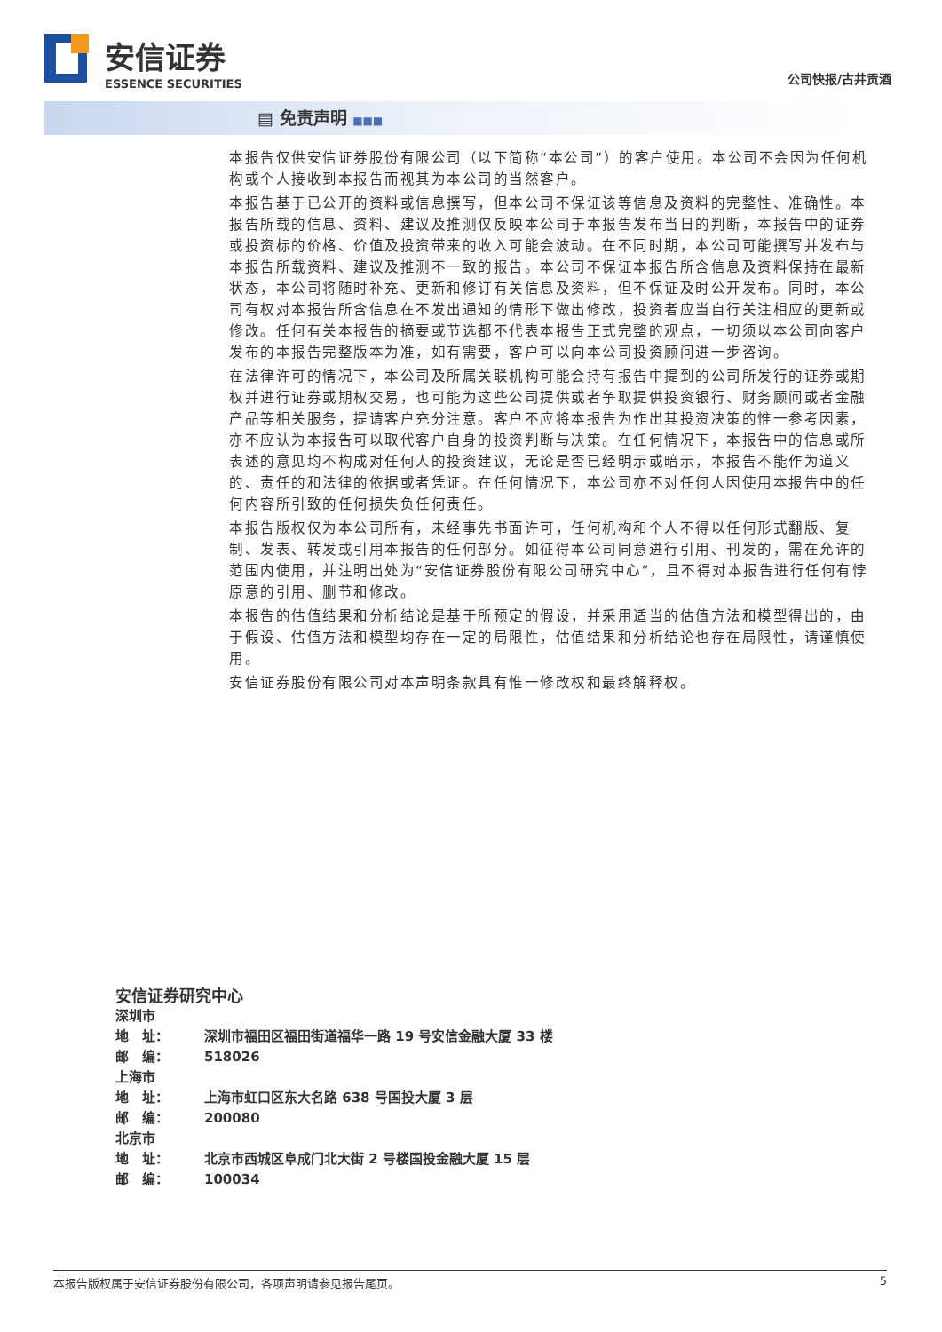安信证券
ESSENCE SECURITIES
公司快报/古井贡酒
▤ 免责声明 ■■■
本报告仅供安信证券股份有限公司（以下简称“本公司”）的客户使用。本公司不会因为任何机构或个人接收到本报告而视其为本公司的当然客户。
本报告基于已公开的资料或信息撰写，但本公司不保证该等信息及资料的完整性、准确性。本报告所载的信息、资料、建议及推测仅反映本公司于本报告发布当日的判断，本报告中的证券或投资标的价格、价值及投资带来的收入可能会波动。在不同时期，本公司可能撰写并发布与本报告所载资料、建议及推测不一致的报告。本公司不保证本报告所含信息及资料保持在最新状态，本公司将随时补充、更新和修订有关信息及资料，但不保证及时公开发布。同时，本公司有权对本报告所含信息在不发出通知的情形下做出修改，投资者应当自行关注相应的更新或修改。任何有关本报告的摘要或节选都不代表本报告正式完整的观点，一切须以本公司向客户发布的本报告完整版本为准，如有需要，客户可以向本公司投资顾问进一步咨询。
在法律许可的情况下，本公司及所属关联机构可能会持有报告中提到的公司所发行的证券或期权并进行证券或期权交易，也可能为这些公司提供或者争取提供投资银行、财务顾问或者金融产品等相关服务，提请客户充分注意。客户不应将本报告为作出其投资决策的惟一参考因素，亦不应认为本报告可以取代客户自身的投资判断与决策。在任何情况下，本报告中的信息或所表述的意见均不构成对任何人的投资建议，无论是否已经明示或暗示，本报告不能作为道义的、责任的和法律的依据或者凭证。在任何情况下，本公司亦不对任何人因使用本报告中的任何内容所引致的任何损失负任何责任。
本报告版权仅为本公司所有，未经事先书面许可，任何机构和个人不得以任何形式翻版、复制、发表、转发或引用本报告的任何部分。如征得本公司同意进行引用、刊发的，需在允许的范围内使用，并注明出处为“安信证券股份有限公司研究中心”，且不得对本报告进行任何有悖原意的引用、删节和修改。
本报告的估值结果和分析结论是基于所预定的假设，并采用适当的估值方法和模型得出的，由于假设、估值方法和模型均存在一定的局限性，估值结果和分析结论也存在局限性，请谨慎使用。
安信证券股份有限公司对本声明条款具有惟一修改权和最终解释权。
安信证券研究中心
| 深圳市 | |
| 地 址： | 深圳市福田区福田街道福华一路 19 号安信金融大厦 33 楼 |
| 邮 编： | 518026 |
| 上海市 | |
| 地 址： | 上海市虹口区东大名路 638 号国投大厦 3 层 |
| 邮 编： | 200080 |
| 北京市 | |
| 地 址： | 北京市西城区阜成门北大街 2 号楼国投金融大厦 15 层 |
| 邮 编： | 100034 |
本报告版权属于安信证券股份有限公司，各项声明请参见报告尾页。 5